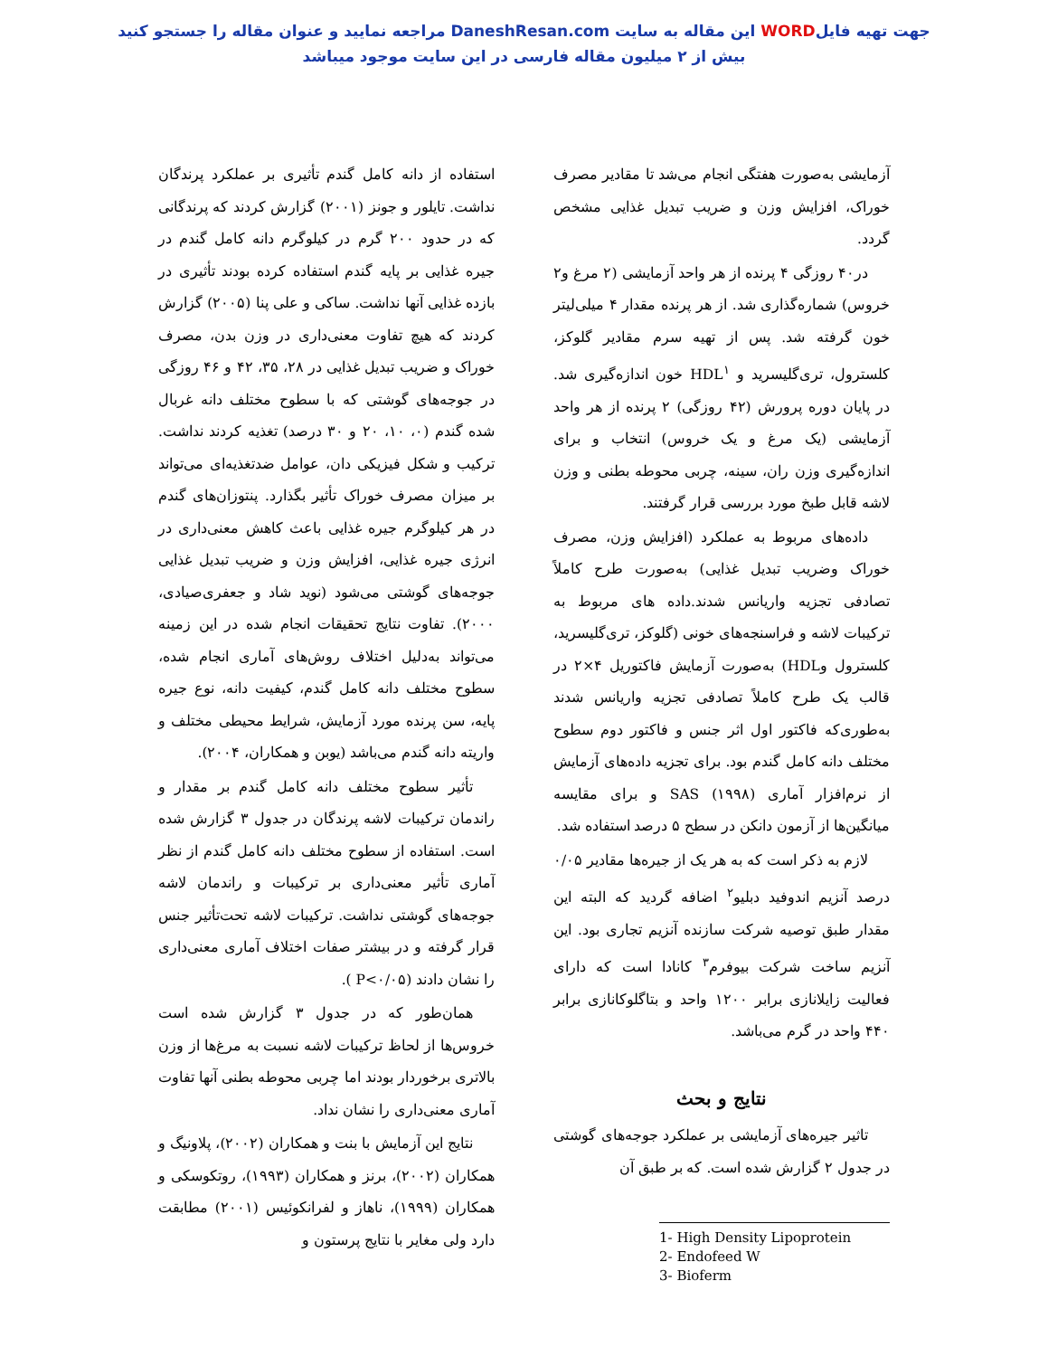جهت تهیه فایلWORD این مقاله به سایت DaneshResan.com مراجعه نمایید و عنوان مقاله را جستجو کنید
بیش از ۲ میلیون مقاله فارسی در این سایت موجود میباشد
آزمایشی به‌صورت هفتگی انجام می‌شد تا مقادیر مصرف خوراک، افزایش وزن و ضریب تبدیل غذایی مشخص گردد.
در۴۰ روزگی ۴ پرنده از هر واحد آزمایشی (۲ مرغ و۲ خروس) شماره‌گذاری شد. از هر پرنده مقدار ۴ میلی‌لیتر خون گرفته شد. پس از تهیه سرم مقادیر گلوکز، کلسترول، تری‌گلیسرید و HDL<sup>۱</sup> خون اندازه‌گیری شد. در پایان دوره پرورش (۴۲ روزگی) ۲ پرنده از هر واحد آزمایشی (یک مرغ و یک خروس) انتخاب و برای اندازه‌گیری وزن ران، سینه، چربی محوطه بطنی و وزن لاشه قابل طبخ مورد بررسی قرار گرفتند.
داده‌های مربوط به عملکرد (افزایش وزن، مصرف خوراک وضریب تبدیل غذایی) به‌صورت طرح کاملاً تصادفی تجزیه واریانس شدند.داده های مربوط به ترکیبات لاشه و فراسنجه‌های خونی (گلوکز، تری‌گلیسرید، کلسترول وHDL) به‌صورت آزمایش فاکتوریل ۴×۲ در قالب یک طرح کاملاً تصادفی تجزیه واریانس شدند به‌طوری‌که فاکتور اول اثر جنس و فاکتور دوم سطوح مختلف دانه کامل گندم بود. برای تجزیه داده‌های آزمایش از نرم‌افزار آماری SAS (۱۹۹۸) و برای مقایسه میانگین‌ها از آزمون دانکن در سطح ۵ درصد استفاده شد.
لازم به ذکر است که به هر یک از جیره‌ها مقادیر ۰/۰۵ درصد آنزیم اندوفید دبلیو<sup>۲</sup> اضافه گردید که البته این مقدار طبق توصیه شرکت سازنده آنزیم تجاری بود. این آنزیم ساخت شرکت بیوفرم<sup>۳</sup> کانادا است که دارای فعالیت زایلانازی برابر ۱۲۰۰ واحد و بتاگلوکانازی برابر ۴۴۰ واحد در گرم می‌باشد.
نتایج و بحث
تاثیر جیره‌های آزمایشی بر عملکرد جوجه‌های گوشتی در جدول ۲ گزارش شده است. که بر طبق آن
1- High Density Lipoprotein
2- Endofeed W
3- Bioferm
استفاده از دانه کامل گندم تأثیری بر عملکرد پرندگان نداشت. تایلور و جونز (۲۰۰۱) گزارش کردند که پرندگانی که در حدود ۲۰۰ گرم در کیلوگرم دانه کامل گندم در جیره غذایی بر پایه گندم استفاده کرده بودند تأثیری در بازده غذایی آنها نداشت. ساکی و علی پنا (۲۰۰۵) گزارش کردند که هیچ تفاوت معنی‌داری در وزن بدن، مصرف خوراک و ضریب تبدیل غذایی در ۲۸، ۳۵، ۴۲ و ۴۶ روزگی در جوجه‌های گوشتی که با سطوح مختلف دانه غربال شده گندم (۰، ۱۰، ۲۰ و ۳۰ درصد) تغذیه کردند نداشت. ترکیب و شکل فیزیکی دان، عوامل ضدتغذیه‌ای می‌تواند بر میزان مصرف خوراک تأثیر بگذارد. پنتوزان‌های گندم در هر کیلوگرم جیره غذایی باعث کاهش معنی‌داری در انرژی جیره غذایی، افزایش وزن و ضریب تبدیل غذایی جوجه‌های گوشتی می‌شود (نوید شاد و جعفری‌صیادی، ۲۰۰۰). تفاوت نتایج تحقیقات انجام شده در این زمینه می‌تواند به‌دلیل اختلاف روش‌های آماری انجام شده، سطوح مختلف دانه کامل گندم، کیفیت دانه، نوع جیره پایه، سن پرنده مورد آزمایش، شرایط محیطی مختلف و واریته دانه گندم می‌باشد (یوبن و همکاران، ۲۰۰۴).
تأثیر سطوح مختلف دانه کامل گندم بر مقدار و راندمان ترکیبات لاشه پرندگان در جدول ۳ گزارش شده است. استفاده از سطوح مختلف دانه کامل گندم از نظر آماری تأثیر معنی‌داری بر ترکیبات و راندمان لاشه جوجه‌های گوشتی نداشت. ترکیبات لاشه تحت‌تأثیر جنس قرار گرفته و در بیشتر صفات اختلاف آماری معنی‌داری را نشان دادند (P<۰/۰۵ ).
همان‌طور که در جدول ۳ گزارش شده است خروس‌ها از لحاظ ترکیبات لاشه نسبت به مرغ‌ها از وزن بالاتری برخوردار بودند اما چربی محوطه بطنی آنها تفاوت آماری معنی‌داری را نشان نداد.
نتایج این آزمایش با بنت و همکاران (۲۰۰۲)، پلاونیگ و همکاران (۲۰۰۲)، برنز و همکاران (۱۹۹۳)، روتکوسکی و همکاران (۱۹۹۹)، ناهاز و لفرانکوئیس (۲۰۰۱) مطابقت دارد ولی مغایر با نتایج پرستون و